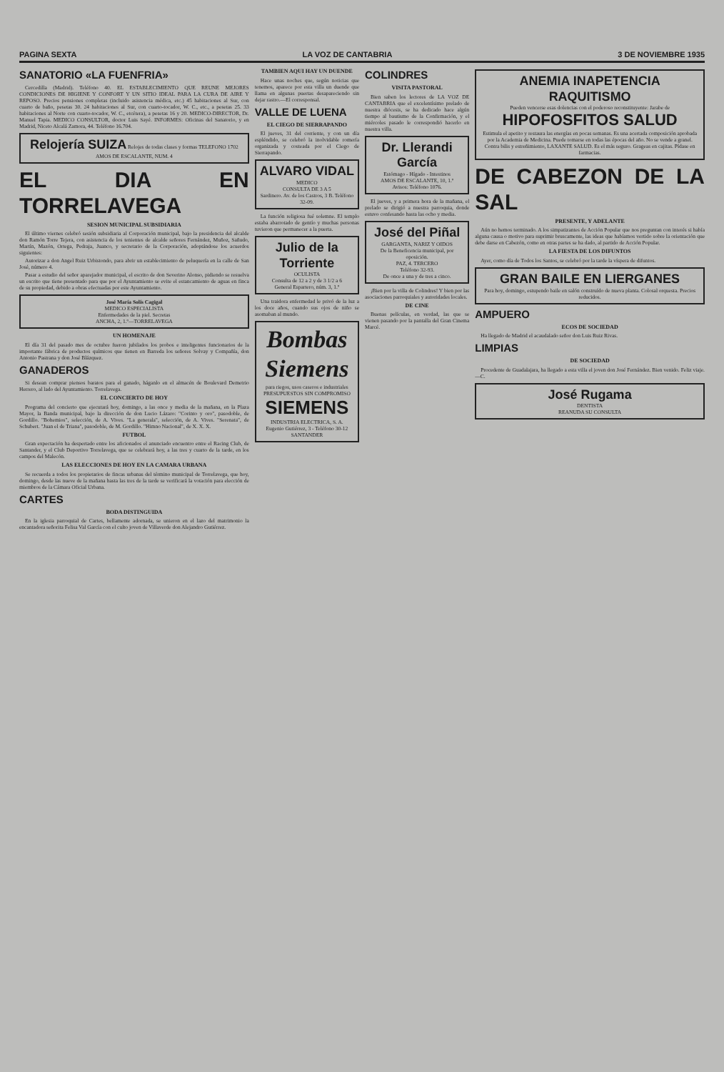PAGINA SEXTA LA VOZ DE CANTABRIA 3 DE NOVIEMBRE 1935
SANATORIO «LA FUENFRIA»
Cercedilla (Madrid). Teléfono 40. EL ESTABLECIMIENTO QUE REUNE MEJORES CONDICIONES DE HIGIENE Y CONFORT Y UN SITIO IDEAL PARA LA CURA DE AIRE Y REPOSO. Precios pensiones completas (incluido asistencia médica, etc.) 45 habitaciones al Sur, con cuarto de baño, pesetas 30. 24 habitaciones al Sur, con cuarto-tocador, W. C., etc., a pesetas 25. 33 habitaciones al Norte con cuarto-tocador, W. C., etcétera), a pesetas 16 y 20. MEDICO-DIRECTOR, Dr. Manuel Tapia. MEDICO CONSULTOR, doctor Luis Sayé. INFORMES: Oficinas del Sanatorio, y en Madrid, Niceto Alcalá Zamora, 44. Teléfono 16.704.
Relojería SUIZA Relojes de todas clases y formas TELEFONO 1702 AMOS DE ESCALANTE, NUM. 4
EL DIA EN TORRELAVEGA
SESION MUNICIPAL SUBSIDIARIA
El último viernes celebró sesión subsidiaria al Corporación municipal, bajo la presidencia del alcalde don Ramón Torre Tejera, con asistencia de los tenientes de alcalde señores Fernández, Muñoz, Sañudo, Martín, Mazón, Ortega, Pedraja, Juanco, y secretario de la Corporación, adoptándose los acuerdos siguientes:
Autorizar a don Angel Ruiz Urbistondo, para abrir un establecimiento de peluquería en la calle de San José, número 4.
Pasar a estudio del señor aparejador municipal, el escrito de don Severino Alonso, pidiendo se resuelva un escrito que tiene presentado para que por el Ayuntamiento se evite el estancamiento de aguas en finca de su propiedad, debido a obras efectuadas por este Ayuntamiento.
José María Solís Cagigal
MEDICO ESPECIALISTA
Enfermedades de la piel. Secretas
ANCHA, 2, 1.º—TORRELAVEGA
UN HOMENAJE
El día 31 del pasado mes de octubre fueron jubilados los probos e inteligentes funcionarios de la importante fábrica de productos químicos que tienen en Barreda los señores Solvay y Compañía, don Antonio Pastrana y don José Blázquez.
GANADEROS
Si desean comprar piensos baratos para el ganado, háganlo en el almacén de Boulevard Demetrio Herrero, al lado del Ayuntamiento. Torrelavega.
EL CONCIERTO DE HOY
Programa del concierto que ejecutará hoy, domingo, a las once y media de la mañana, en la Plaza Mayor, la Banda municipal, bajo la dirección de don Lucio Lázaro: "Corinto y oro", pasodoble, de Gordillo. "Bohemios", selección, de A. Vives. "La generala", selección, de A. Vives. "Serenata", de Schubert. "Juan el de Triana", pasodoble, de M. Gordillo. "Himno Nacional", de X. X. X.
FUTBOL
Gran expectación ha despertado entre los aficionados el anunciado encuentro entre el Racing Club, de Santander, y el Club Deportivo Torrelavega, que se celebrará hoy, a las tres y cuarto de la tarde, en los campos del Malecón.
LAS ELECCIONES DE HOY EN LA CAMARA URBANA
Se recuerda a todos los propietarios de fincas urbanas del término municipal de Torrelavega, que hoy, domingo, desde las nueve de la mañana hasta las tres de la tarde se verificará la votación para elección de miembros de la Cámara Oficial Urbana.
CARTES
BODA DISTINGUIDA
En la iglesia parroquial de Cartes, bellamente adornada, se unieron en el lazo del matrimonio la encantadora señorita Felisa Val García con el culto joven de Villaverde don Alejandro Gutiérrez.
TAMBIEN AQUI HAY UN DUENDE
Hace unas noches que, según noticias que tenemos, aparece por esta villa un duende que llama en algunas puertas desapareciendo sin dejar rastro.—El corresponsal.
VALLE DE LUENA
EL CIEGO DE SIERRAPANDO
El jueves, 31 del corriente, y con un día espléndido, se celebró la inolvidable romería organizada y costeada por el Ciego de Sierrapando.
ALVARO VIDAL
MEDICO
CONSULTA DE 3 A 5
Sardinero. Av. de los Castros, 3 B. Teléfono 32-09.
La función religiosa fué solemne. El templo estaba abarrotado de gentío y muchas personas tuvieron que permanecer a la puerta.
Julio de la Torriente
OCULISTA
Consulta de 12 a 2 y de 3 1/2 a 6
General Espartero, núm. 3, 1.º
Una traidora enfermedad le privó de la luz a los doce años, cuando sus ojos de niño se asomaban al mundo.
Bombas Siemens
para riegos, usos caseros e industriales
PRESUPUESTOS SIN COMPROMISO
SIEMENS
INDUSTRIA ELECTRICA, S. A.
Eugenio Gutiérrez, 3 - Teléfono 30-12
SANTANDER
COLINDRES
VISITA PASTORAL
Bien saben los lectores de LA VOZ DE CANTABRIA que el excelentísimo prelado de nuestra diócesis, se ha dedicado hace algún tiempo al bautismo de la Confirmación, y el miércoles pasado le correspondió hacerlo en nuestra villa.
Dr. Llerandi García
Estómago - Hígado - Intestinos
AMOS DE ESCALANTE, 10, 1.º
Avisos: Teléfono 1076.
El jueves, y a primera hora de la mañana, el prelado se dirigió a nuestra parroquia, donde estuvo confesando hasta las ocho y media.
José del Piñal
GARGANTA, NARIZ Y OIDOS
De la Beneficencia municipal, por oposición.
PAZ, 4. TERCERO
Teléfono 32-93.
De once a una y de tres a cinco.
¡Bien por la villa de Colindres! Y bien por las asociaciones parroquiales y autoridades locales.
DE CINE
Buenas películas, en verdad, las que se vienen pasando por la pantalla del Gran Cinema Marcé.
ANEMIA INAPETENCIA RAQUITISMO
Pueden vencerse esas dolencias con el poderoso reconstituyente: Jarabe de
HIPOFOSFITOS SALUD
Estimula el apetito y restaura las energías en pocas semanas. Es una acertada composición aprobada por la Academia de Medicina. Puede tomarse en todas las épocas del año. No se vende a granel.
Contra bilis y estreñimiento, LAXANTE SALUD. Es el más seguro. Grageas en cajitas. Pídase en farmacias.
DE CABEZON DE LA SAL
PRESENTE, Y ADELANTE
Aún no hemos terminado. A los simpatizantes de Acción Popular que nos preguntan con interés si había alguna causa o motivo para suprimir bruscamente, las ideas que habíamos vertido sobre la orientación que debe darse en Cabezón, como en otras partes se ha dado, al partido de Acción Popular.
LA FIESTA DE LOS DIFUNTOS
Ayer, como día de Todos los Santos, se celebró por la tarde la víspera de difuntos.
GRAN BAILE EN LIERGANES
Para hoy, domingo, estupendo baile en salón construído de nueva planta. Colosal orquesta. Precios reducidos.
AMPUERO
ECOS DE SOCIEDAD
Ha llegado de Madrid el acaudalado señor don Luis Ruiz Rivas.
LIMPIAS
DE SOCIEDAD
Procedente de Guadalajara, ha llegado a esta villa el joven don José Fernández. Bien venido. Feliz viaje.—C.
José Rugama
DENTISTA
REANUDA SU CONSULTA